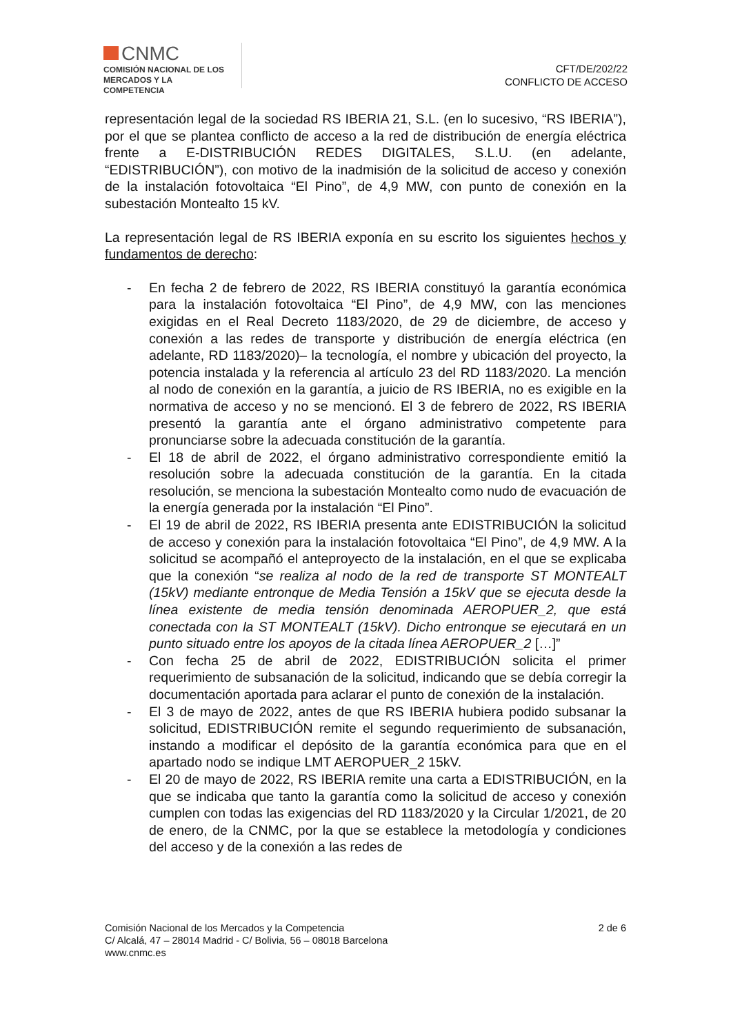CNMC
COMISIÓN NACIONAL DE LOS
MERCADOS Y LA COMPETENCIA
CFT/DE/202/22
CONFLICTO DE ACCESO
representación legal de la sociedad RS IBERIA 21, S.L. (en lo sucesivo, “RS IBERIA”), por el que se plantea conflicto de acceso a la red de distribución de energía eléctrica frente a E-DISTRIBUCIÓN REDES DIGITALES, S.L.U. (en adelante, “EDISTRIBUCIÓN”), con motivo de la inadmisión de la solicitud de acceso y conexión de la instalación fotovoltaica “El Pino”, de 4,9 MW, con punto de conexión en la subestación Montealto 15 kV.
La representación legal de RS IBERIA exponía en su escrito los siguientes hechos y fundamentos de derecho:
- En fecha 2 de febrero de 2022, RS IBERIA constituyó la garantía económica para la instalación fotovoltaica “El Pino”, de 4,9 MW, con las menciones exigidas en el Real Decreto 1183/2020, de 29 de diciembre, de acceso y conexión a las redes de transporte y distribución de energía eléctrica (en adelante, RD 1183/2020)– la tecnología, el nombre y ubicación del proyecto, la potencia instalada y la referencia al artículo 23 del RD 1183/2020. La mención al nodo de conexión en la garantía, a juicio de RS IBERIA, no es exigible en la normativa de acceso y no se mencionó. El 3 de febrero de 2022, RS IBERIA presentó la garantía ante el órgano administrativo competente para pronunciarse sobre la adecuada constitución de la garantía.
- El 18 de abril de 2022, el órgano administrativo correspondiente emitió la resolución sobre la adecuada constitución de la garantía. En la citada resolución, se menciona la subestación Montealto como nudo de evacuación de la energía generada por la instalación “El Pino”.
- El 19 de abril de 2022, RS IBERIA presenta ante EDISTRIBUCIÓN la solicitud de acceso y conexión para la instalación fotovoltaica “El Pino”, de 4,9 MW. A la solicitud se acompañó el anteproyecto de la instalación, en el que se explicaba que la conexión “se realiza al nodo de la red de transporte ST MONTEALT (15kV) mediante entronque de Media Tensión a 15kV que se ejecuta desde la línea existente de media tensión denominada AEROPUER_2, que está conectada con la ST MONTEALT (15kV). Dicho entronque se ejecutará en un punto situado entre los apoyos de la citada línea AEROPUER_2 […]”
- Con fecha 25 de abril de 2022, EDISTRIBUCIÓN solicita el primer requerimiento de subsanación de la solicitud, indicando que se debía corregir la documentación aportada para aclarar el punto de conexión de la instalación.
- El 3 de mayo de 2022, antes de que RS IBERIA hubiera podido subsanar la solicitud, EDISTRIBUCIÓN remite el segundo requerimiento de subsanación, instando a modificar el depósito de la garantía económica para que en el apartado nodo se indique LMT AEROPUER_2 15kV.
- El 20 de mayo de 2022, RS IBERIA remite una carta a EDISTRIBUCIÓN, en la que se indicaba que tanto la garantía como la solicitud de acceso y conexión cumplen con todas las exigencias del RD 1183/2020 y la Circular 1/2021, de 20 de enero, de la CNMC, por la que se establece la metodología y condiciones del acceso y de la conexión a las redes de
2 de 6 Comisión Nacional de los Mercados y la Competencia
C/ Alcalá, 47 – 28014 Madrid - C/ Bolivia, 56 – 08018 Barcelona
www.cnmc.es